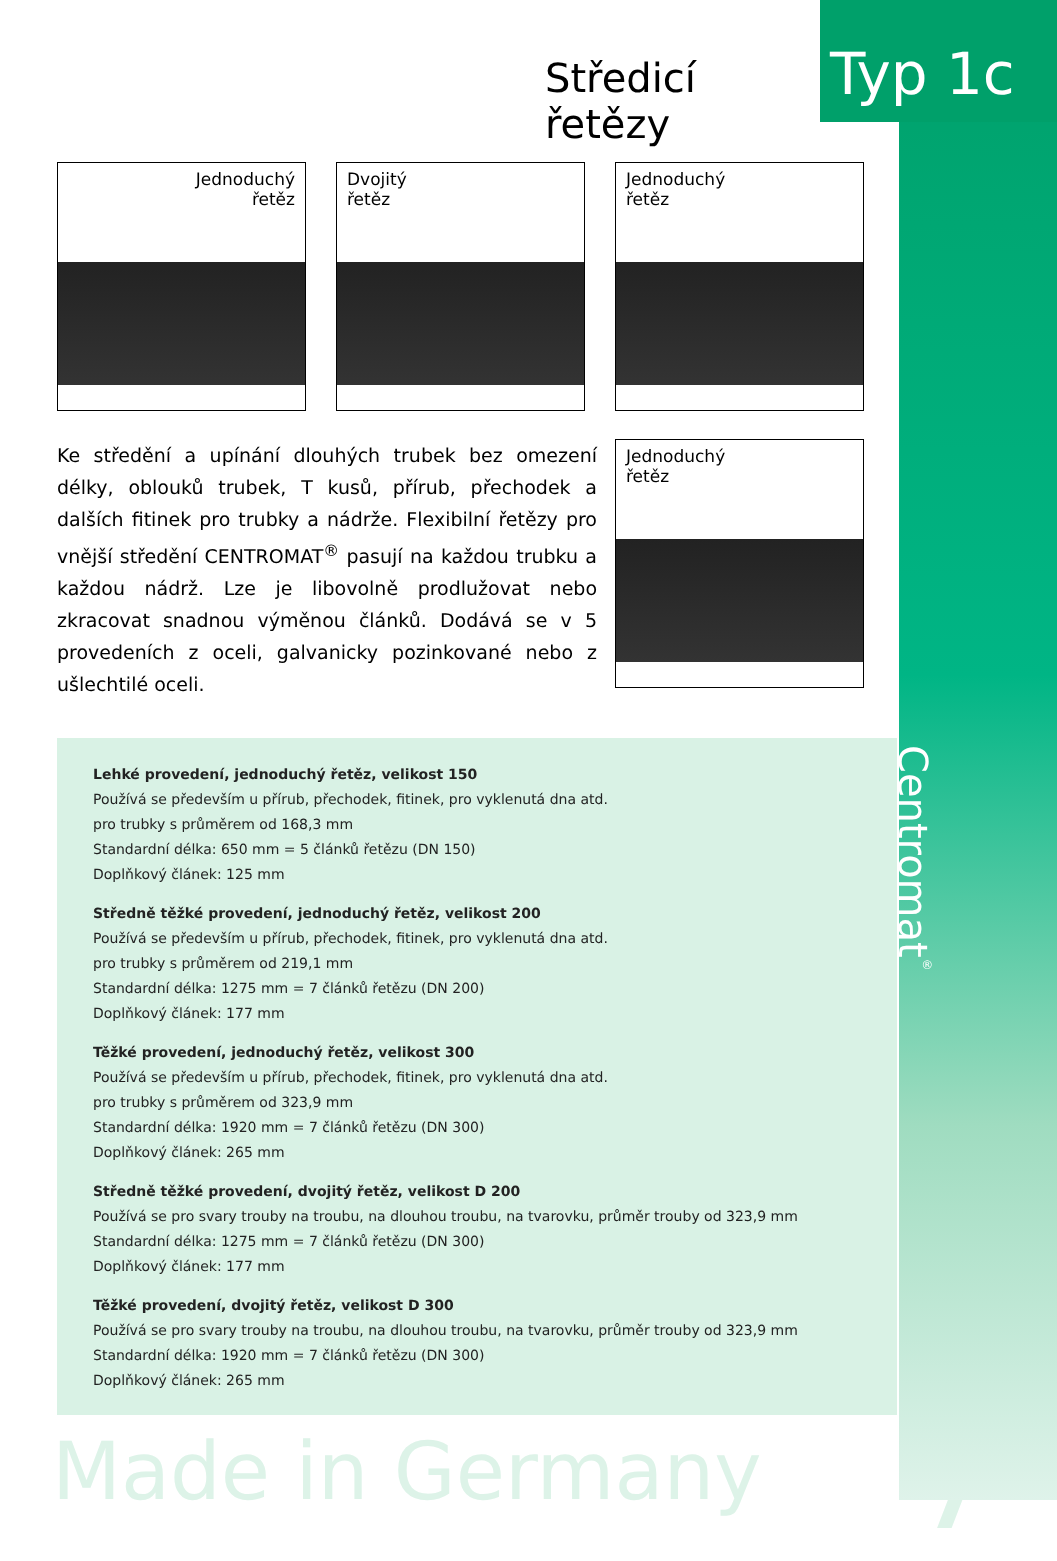Středicí řetězy
Typ 1c
Jednoduchý
řetěz
Dvojitý
řetěz
Jednoduchý
řetěz
Ke středění a upínání dlouhých trubek bez omezení délky, oblouků trubek, T kusů, přírub, přechodek a dalších fitinek pro trubky a nádrže. Flexibilní řetězy pro vnější středění CENTROMAT<sup>®</sup> pasují na každou trubku a každou nádrž. Lze je libovolně prodlužovat nebo zkracovat snadnou výměnou článků. Dodává se v 5 provedeních z oceli, galvanicky pozinkované nebo z ušlechtilé oceli.
Jednoduchý
řetěz
Lehké provedení, jednoduchý řetěz, velikost 150
Používá se především u přírub, přechodek, fitinek, pro vyklenutá dna atd.
pro trubky s průměrem od 168,3 mm
Standardní délka: 650 mm = 5 článků řetězu (DN 150)
Doplňkový článek: 125 mm
Středně těžké provedení, jednoduchý řetěz, velikost 200
Používá se především u přírub, přechodek, fitinek, pro vyklenutá dna atd.
pro trubky s průměrem od 219,1 mm
Standardní délka: 1275 mm = 7 článků řetězu (DN 200)
Doplňkový článek: 177 mm
Těžké provedení, jednoduchý řetěz, velikost 300
Používá se především u přírub, přechodek, fitinek, pro vyklenutá dna atd.
pro trubky s průměrem od 323,9 mm
Standardní délka: 1920 mm = 7 článků řetězu (DN 300)
Doplňkový článek: 265 mm
Středně těžké provedení, dvojitý řetěz, velikost D 200
Používá se pro svary trouby na troubu, na dlouhou troubu, na tvarovku, průměr trouby od 323,9 mm
Standardní délka: 1275 mm = 7 článků řetězu (DN 300)
Doplňkový článek: 177 mm
Těžké provedení, dvojitý řetěz, velikost D 300
Používá se pro svary trouby na troubu, na dlouhou troubu, na tvarovku, průměr trouby od 323,9 mm
Standardní délka: 1920 mm = 7 článků řetězu (DN 300)
Doplňkový článek: 265 mm
Centromat<sup>®</sup>
Made in Germany 7